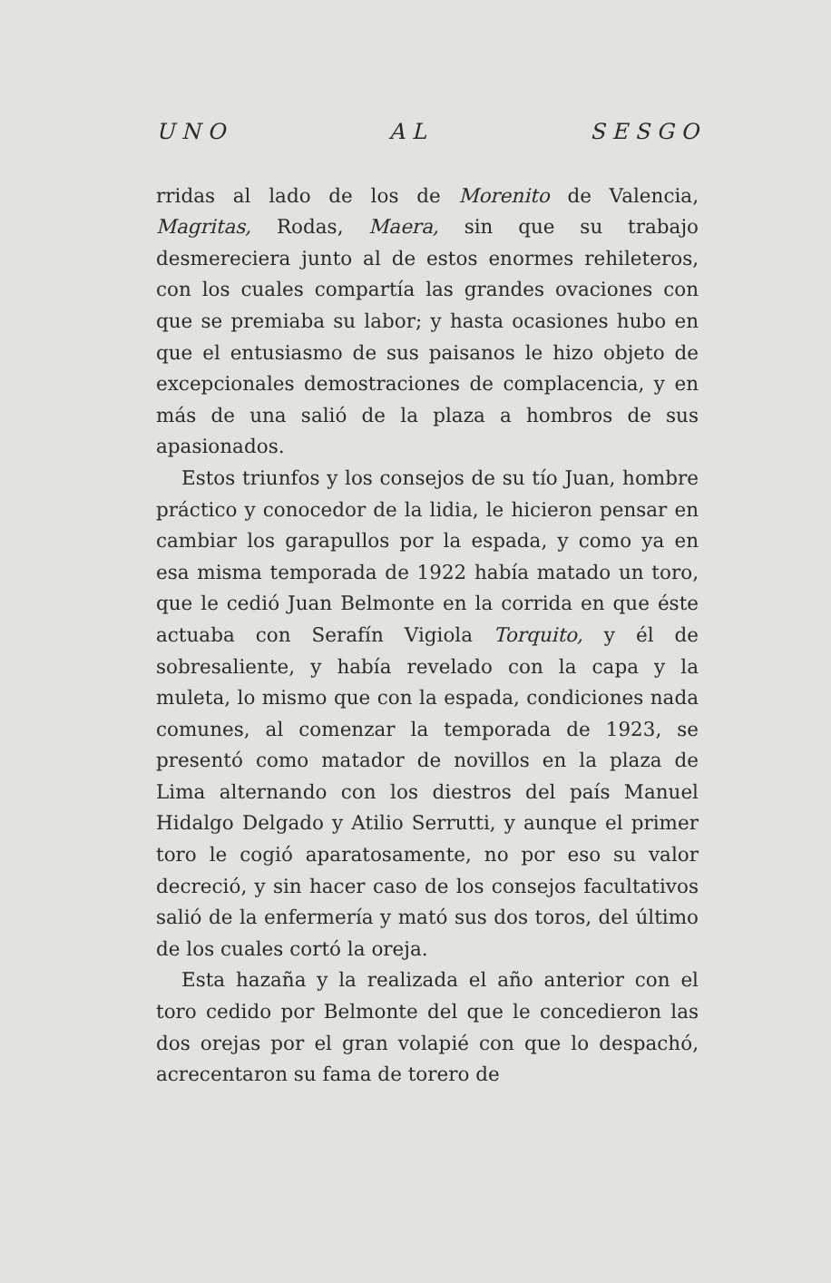U N O A L S E S G O
rridas al lado de los de Morenito de Valencia, Magritas, Rodas, Maera, sin que su trabajo desmereciera junto al de estos enormes rehileteros, con los cuales compartía las grandes ovaciones con que se premiaba su labor; y hasta ocasiones hubo en que el entusiasmo de sus paisanos le hizo objeto de excepcionales demostraciones de complacencia, y en más de una salió de la plaza a hombros de sus apasionados.
Estos triunfos y los consejos de su tío Juan, hombre práctico y conocedor de la lidia, le hicieron pensar en cambiar los garapullos por la espada, y como ya en esa misma temporada de 1922 había matado un toro, que le cedió Juan Belmonte en la corrida en que éste actuaba con Serafín Vigiola Torquito, y él de sobresaliente, y había revelado con la capa y la muleta, lo mismo que con la espada, condiciones nada comunes, al comenzar la temporada de 1923, se presentó como matador de novillos en la plaza de Lima alternando con los diestros del país Manuel Hidalgo Delgado y Atilio Serrutti, y aunque el primer toro le cogió aparatosamente, no por eso su valor decreció, y sin hacer caso de los consejos facultativos salió de la enfermería y mató sus dos toros, del último de los cuales cortó la oreja.
Esta hazaña y la realizada el año anterior con el toro cedido por Belmonte del que le concedieron las dos orejas por el gran volapié con que lo despachó, acrecentaron su fama de torero de